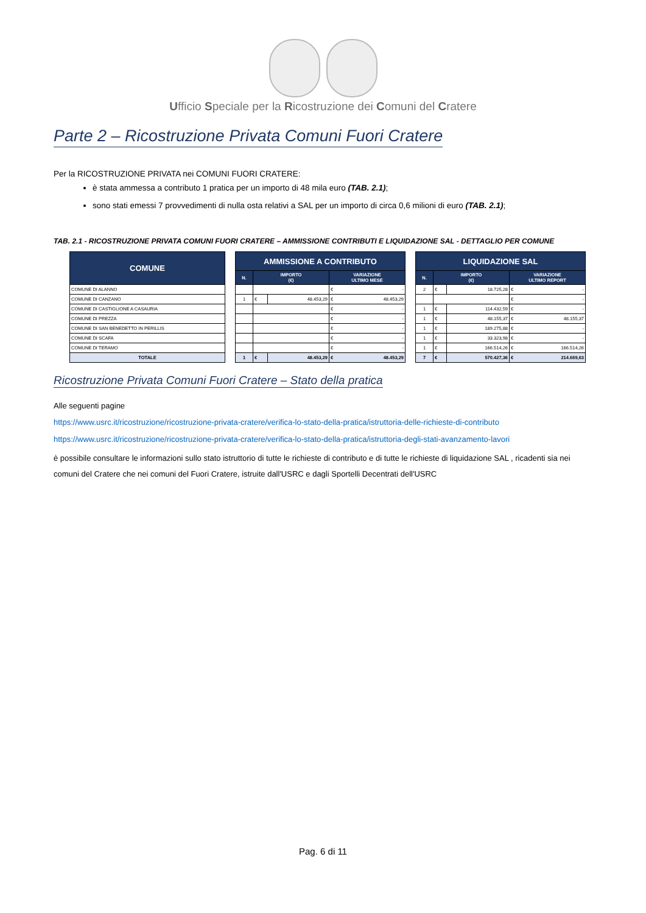Ufficio Speciale per la Ricostruzione dei Comuni del Cratere
Parte 2 – Ricostruzione Privata Comuni Fuori Cratere
Per la RICOSTRUZIONE PRIVATA nei COMUNI FUORI CRATERE:
è stata ammessa a contributo 1 pratica per un importo di 48 mila euro (TAB. 2.1);
sono stati emessi 7 provvedimenti di nulla osta relativi a SAL per un importo di circa 0,6 milioni di euro (TAB. 2.1);
TAB. 2.1 - RICOSTRUZIONE PRIVATA COMUNI FUORI CRATERE – AMMISSIONE CONTRIBUTI E LIQUIDAZIONE SAL - DETTAGLIO PER COMUNE
| COMUNE | | AMMISSIONE A CONTRIBUTO | | | | | LIQUIDAZIONE SAL | | | |
| | | N. | IMPORTO (€) | | VARIAZIONE ULTIMO MESE | | N. | IMPORTO (€) | | VARIAZIONE ULTIMO REPORT |
| COMUNE DI ALANNO | | | | | € - | | 2 | € | 18.725,28 | € - |
| COMUNE DI CANZANO | | 1 | € | 48.453,29 | € 48.453,29 | | | | | € - |
| COMUNE DI CASTIGLIONE A CASAURIA | | | | | € - | | 1 | € | 114.432,59 | € - |
| COMUNE DI PREZZA | | | | | € - | | 1 | € | 48.155,37 | € 48.155,37 |
| COMUNE DI SAN BENEDETTO IN PERILLIS | | | | | € - | | 1 | € | 189.275,88 | € - |
| COMUNE DI SCAFA | | | | | € - | | 1 | € | 33.323,98 | € - |
| COMUNE DI TERAMO | | | | | € - | | 1 | € | 166.514,26 | € 166.514,26 |
| TOTALE | | 1 | € | 48.453,29 | € 48.453,29 | | 7 | € | 570.427,36 | € 214.669,63 |
Ricostruzione Privata Comuni Fuori Cratere – Stato della pratica
Alle seguenti pagine
https://www.usrc.it/ricostruzione/ricostruzione-privata-cratere/verifica-lo-stato-della-pratica/istruttoria-delle-richieste-di-contributo
https://www.usrc.it/ricostruzione/ricostruzione-privata-cratere/verifica-lo-stato-della-pratica/istruttoria-degli-stati-avanzamento-lavori
è possibile consultare le informazioni sullo stato istruttorio di tutte le richieste di contributo e di tutte le richieste di liquidazione SAL , ricadenti sia nei comuni del Cratere che nei comuni del Fuori Cratere, istruite dall'USRC e dagli Sportelli Decentrati dell'USRC
Pag. 6 di 11